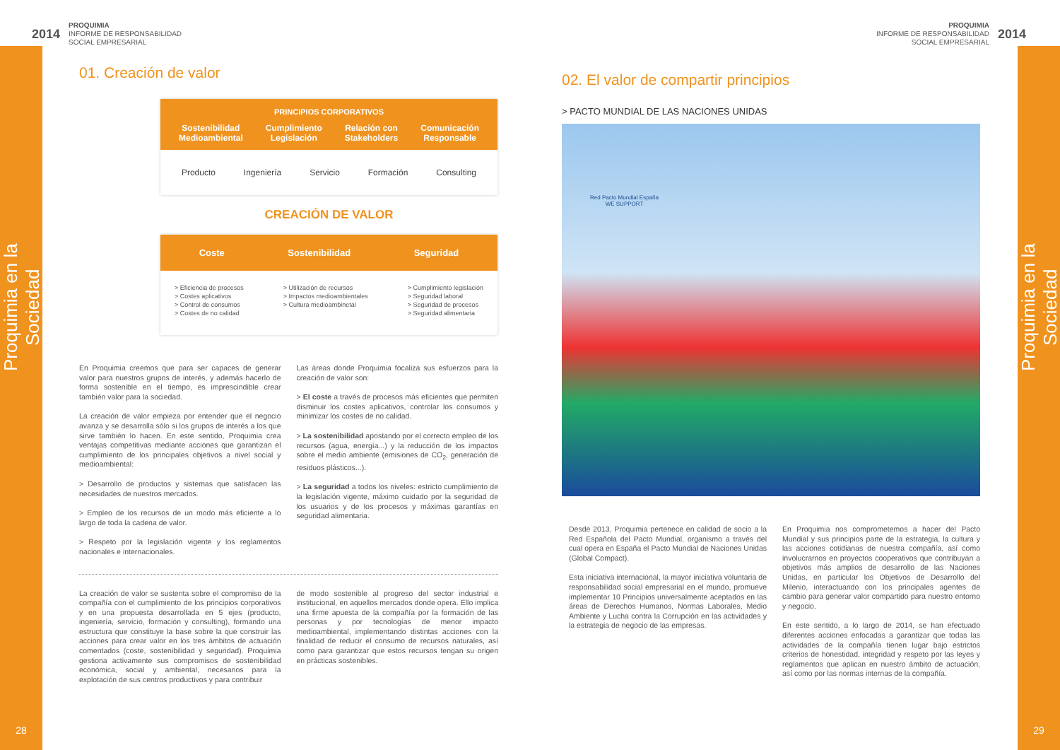Proquimia en la Sociedad
28
Proquimia en la Sociedad
29
2014 PROQUIMIA
INFORME DE RESPONSABILIDAD
SOCIAL EMPRESARIAL
01. Creación de valor
PRINCIPIOS CORPORATIVOS
Sostenibilidad
Medioambiental Cumplimiento
Legislación Relación con
Stakeholders Comunicación
Responsable
Producto Ingeniería Servicio Formación Consulting
CREACIÓN DE VALOR
Coste Sostenibilidad Seguridad
> Eficiencia de procesos
> Costes aplicativos
> Control de consumos
> Costes de no calidad > Utilización de recursos
> Impactos medioambientales
> Cultura medioambinetal > Cumplimiento legislación
> Seguridad laboral
> Seguridad de procesos
> Seguridad alimentaria
En Proquimia creemos que para ser capaces de generar valor para nuestros grupos de interés, y además hacerlo de forma sostenible en el tiempo, es imprescindible crear también valor para la sociedad.
La creación de valor empieza por entender que el negocio avanza y se desarrolla sólo si los grupos de interés a los que sirve también lo hacen. En este sentido, Proquimia crea ventajas competitivas mediante acciones que garantizan el cumplimiento de los principales objetivos a nivel social y medioambiental:
> Desarrollo de productos y sistemas que satisfacen las necesidades de nuestros mercados.
> Empleo de los recursos de un modo más eficiente a lo largo de toda la cadena de valor.
> Respeto por la legislación vigente y los reglamentos nacionales e internacionales.
Las áreas donde Proquimia focaliza sus esfuerzos para la creación de valor son:
> El coste a través de procesos más eficientes que permiten disminuir los costes aplicativos, controlar los consumos y minimizar los costes de no calidad.
> La sostenibilidad apostando por el correcto empleo de los recursos (agua, energía...) y la reducción de los impactos sobre el medio ambiente (emisiones de CO<sub>2</sub>, generación de residuos plásticos...).
> La seguridad a todos los niveles: estricto cumplimiento de la legislación vigente, máximo cuidado por la seguridad de los usuarios y de los procesos y máximas garantías en seguridad alimentaria.
La creación de valor se sustenta sobre el compromiso de la compañía con el cumplimiento de los principios corporativos y en una propuesta desarrollada en 5 ejes (producto, ingeniería, servicio, formación y consulting), formando una estructura que constituye la base sobre la que construir las acciones para crear valor en los tres ámbitos de actuación comentados (coste, sostenibilidad y seguridad). Proquimia gestiona activamente sus compromisos de sostenibilidad económica, social y ambiental, necesarios para la explotación de sus centros productivos y para contribuir
de modo sostenible al progreso del sector industrial e institucional, en aquellos mercados donde opera. Ello implica una firme apuesta de la compañía por la formación de las personas y por tecnologías de menor impacto medioambiental, implementando distintas acciones con la finalidad de reducir el consumo de recursos naturales, así como para garantizar que estos recursos tengan su origen en prácticas sostenibles.
PROQUIMIA
INFORME DE RESPONSABILIDAD
SOCIAL EMPRESARIAL 2014
02. El valor de compartir principios
> PACTO MUNDIAL DE LAS NACIONES UNIDAS
Red Pacto Mundial España
WE SUPPORT
Desde 2013, Proquimia pertenece en calidad de socio a la Red Española del Pacto Mundial, organismo a través del cual opera en España el Pacto Mundial de Naciones Unidas (Global Compact).
Esta iniciativa internacional, la mayor iniciativa voluntaria de responsabilidad social empresarial en el mundo, promueve implementar 10 Principios universalmente aceptados en las áreas de Derechos Humanos, Normas Laborales, Medio Ambiente y Lucha contra la Corrupción en las actividades y la estrategia de negocio de las empresas.
En Proquimia nos comprometemos a hacer del Pacto Mundial y sus principios parte de la estrategia, la cultura y las acciones cotidianas de nuestra compañía, así como involucrarnos en proyectos cooperativos que contribuyan a objetivos más amplios de desarrollo de las Naciones Unidas, en particular los Objetivos de Desarrollo del Milenio, interactuando con los principales agentes de cambio para generar valor compartido para nuestro entorno y negocio.
En este sentido, a lo largo de 2014, se han efectuado diferentes acciones enfocadas a garantizar que todas las actividades de la compañía tienen lugar bajo estrictos criterios de honestidad, integridad y respeto por las leyes y reglamentos que aplican en nuestro ámbito de actuación, así como por las normas internas de la compañía.